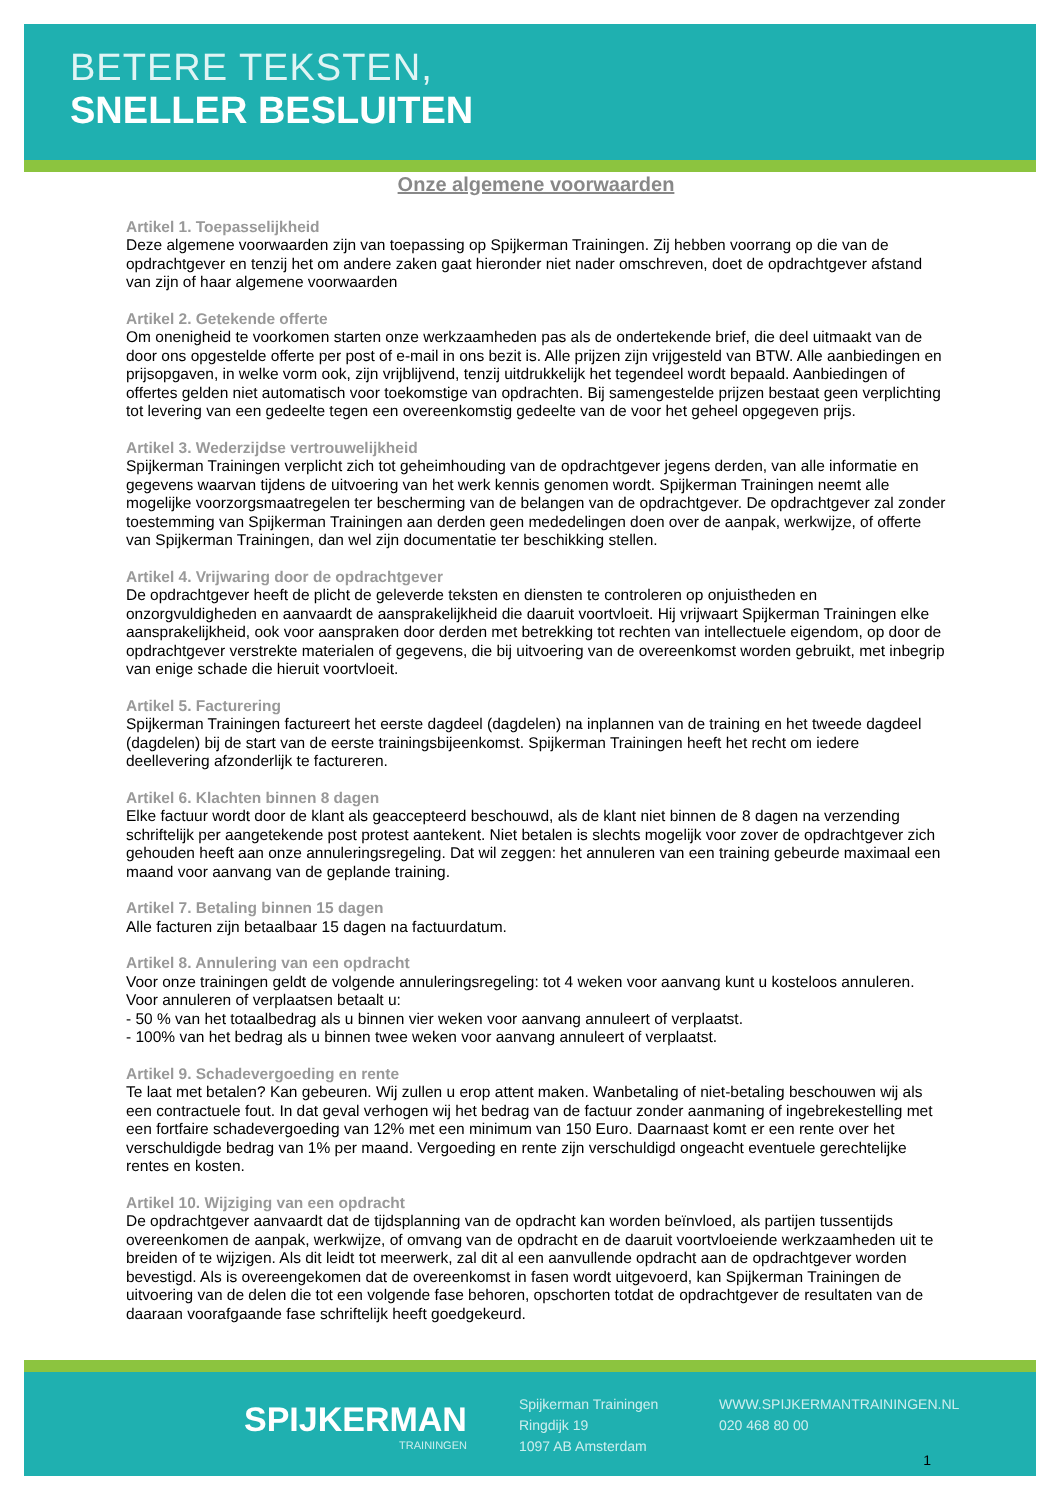BETERE TEKSTEN,
SNELLER BESLUITEN
Onze algemene voorwaarden
Artikel 1. Toepasselijkheid
Deze algemene voorwaarden zijn van toepassing op Spijkerman Trainingen. Zij hebben voorrang op die van de opdrachtgever en tenzij het om andere zaken gaat hieronder niet nader omschreven, doet de opdrachtgever afstand van zijn of haar algemene voorwaarden
Artikel 2. Getekende offerte
Om onenigheid te voorkomen starten onze werkzaamheden pas als de ondertekende brief, die deel uitmaakt van de door ons opgestelde offerte per post of e-mail in ons bezit is. Alle prijzen zijn vrijgesteld van BTW. Alle aanbiedingen en prijsopgaven, in welke vorm ook, zijn vrijblijvend, tenzij uitdrukkelijk het tegendeel wordt bepaald. Aanbiedingen of offertes gelden niet automatisch voor toekomstige van opdrachten. Bij samengestelde prijzen bestaat geen verplichting tot levering van een gedeelte tegen een overeenkomstig gedeelte van de voor het geheel opgegeven prijs.
Artikel 3. Wederzijdse vertrouwelijkheid
Spijkerman Trainingen verplicht zich tot geheimhouding van de opdrachtgever jegens derden, van alle informatie en gegevens waarvan tijdens de uitvoering van het werk kennis genomen wordt. Spijkerman Trainingen neemt alle mogelijke voorzorgsmaatregelen ter bescherming van de belangen van de opdrachtgever. De opdrachtgever zal zonder toestemming van Spijkerman Trainingen aan derden geen mededelingen doen over de aanpak, werkwijze, of offerte van Spijkerman Trainingen, dan wel zijn documentatie ter beschikking stellen.
Artikel 4. Vrijwaring door de opdrachtgever
De opdrachtgever heeft de plicht de geleverde teksten en diensten te controleren op onjuistheden en onzorgvuldigheden en aanvaardt de aansprakelijkheid die daaruit voortvloeit. Hij vrijwaart Spijkerman Trainingen elke aansprakelijkheid, ook voor aanspraken door derden met betrekking tot rechten van intellectuele eigendom, op door de opdrachtgever verstrekte materialen of gegevens, die bij uitvoering van de overeenkomst worden gebruikt, met inbegrip van enige schade die hieruit voortvloeit.
Artikel 5. Facturering
Spijkerman Trainingen factureert het eerste dagdeel (dagdelen) na inplannen van de training en het tweede dagdeel (dagdelen) bij de start van de eerste trainingsbijeenkomst. Spijkerman Trainingen heeft het recht om iedere deellevering afzonderlijk te factureren.
Artikel 6. Klachten binnen 8 dagen
Elke factuur wordt door de klant als geaccepteerd beschouwd, als de klant niet binnen de 8 dagen na verzending schriftelijk per aangetekende post protest aantekent. Niet betalen is slechts mogelijk voor zover de opdrachtgever zich gehouden heeft aan onze annuleringsregeling. Dat wil zeggen: het annuleren van een training gebeurde maximaal een maand voor aanvang van de geplande training.
Artikel 7. Betaling binnen 15 dagen
Alle facturen zijn betaalbaar 15 dagen na factuurdatum.
Artikel 8. Annulering van een opdracht
Voor onze trainingen geldt de volgende annuleringsregeling: tot 4 weken voor aanvang kunt u kosteloos annuleren. Voor annuleren of verplaatsen betaalt u:
- 50 % van het totaalbedrag als u binnen vier weken voor aanvang annuleert of verplaatst.
- 100% van het bedrag als u binnen twee weken voor aanvang annuleert of verplaatst.
Artikel 9. Schadevergoeding en rente
Te laat met betalen? Kan gebeuren. Wij zullen u erop attent maken. Wanbetaling of niet-betaling beschouwen wij als een contractuele fout. In dat geval verhogen wij het bedrag van de factuur zonder aanmaning of ingebrekestelling met een fortfaire schadevergoeding van 12% met een minimum van 150 Euro. Daarnaast komt er een rente over het verschuldigde bedrag van 1% per maand. Vergoeding en rente zijn verschuldigd ongeacht eventuele gerechtelijke rentes en kosten.
Artikel 10. Wijziging van een opdracht
De opdrachtgever aanvaardt dat de tijdsplanning van de opdracht kan worden beïnvloed, als partijen tussentijds overeenkomen de aanpak, werkwijze, of omvang van de opdracht en de daaruit voortvloeiende werkzaamheden uit te breiden of te wijzigen. Als dit leidt tot meerwerk, zal dit al een aanvullende opdracht aan de opdrachtgever worden bevestigd. Als is overeengekomen dat de overeenkomst in fasen wordt uitgevoerd, kan Spijkerman Trainingen de uitvoering van de delen die tot een volgende fase behoren, opschorten totdat de opdrachtgever de resultaten van de daaraan voorafgaande fase schriftelijk heeft goedgekeurd.
SPIJKERMAN
TRAININGEN
Spijkerman Trainingen
Ringdijk 19
1097 AB Amsterdam
WWW.SPIJKERMANTRAININGEN.NL
020 468 80 00
1